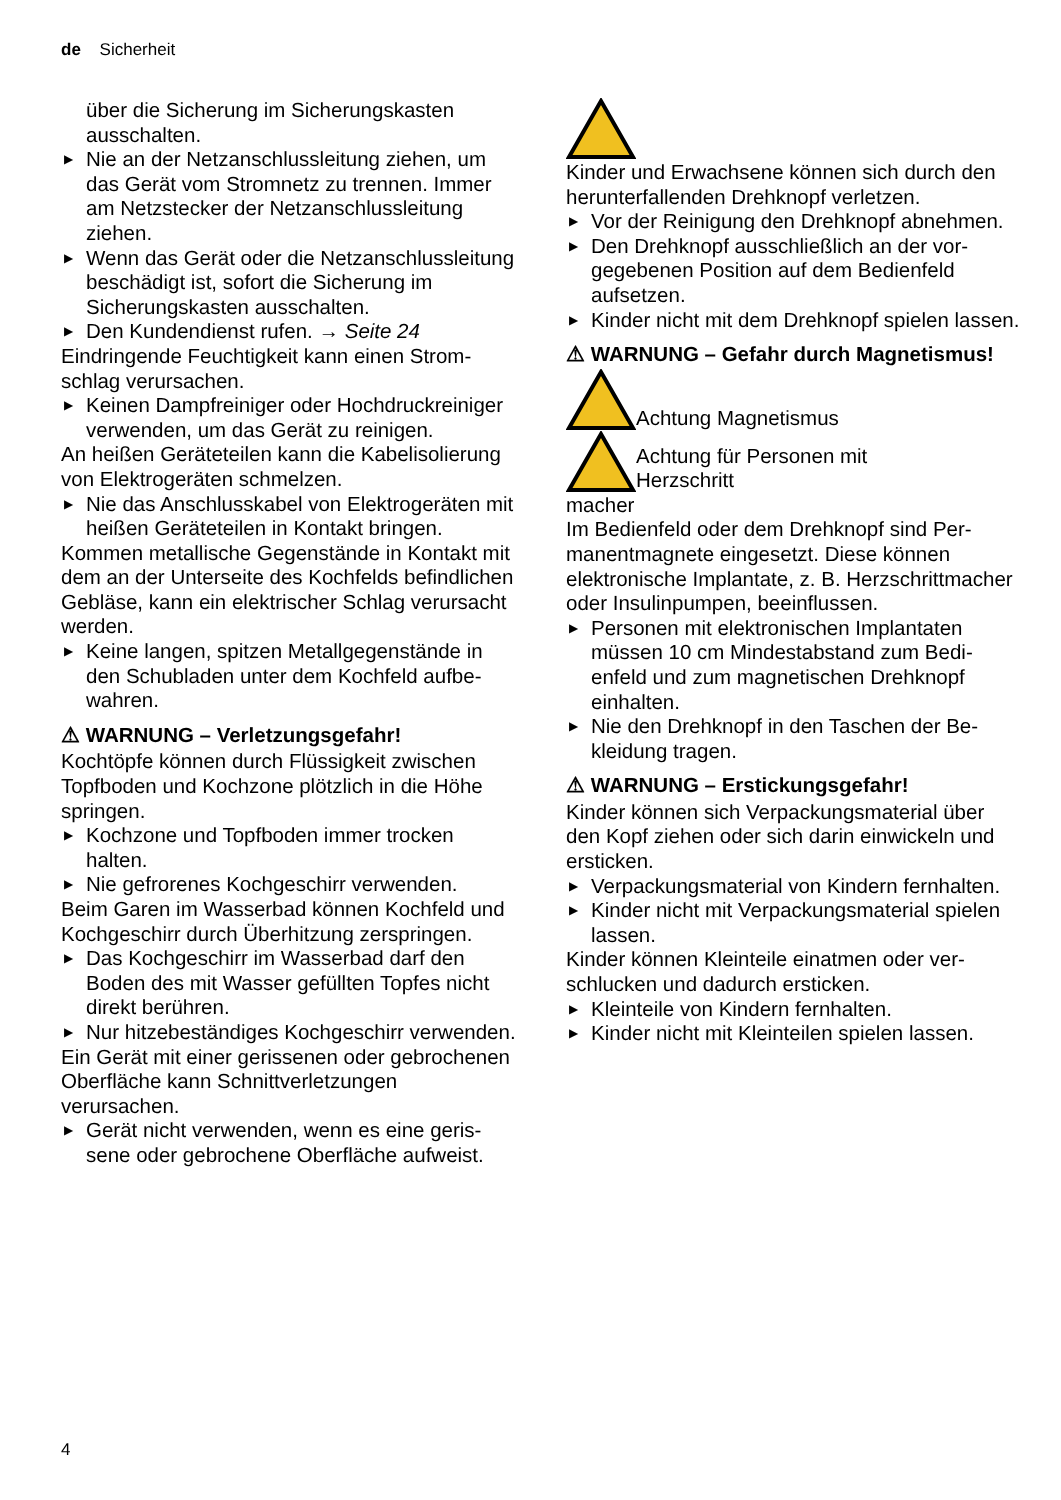de Sicherheit
über die Sicherung im Sicherungskasten ausschalten.
▶ Nie an der Netzanschlussleitung ziehen, um das Gerät vom Stromnetz zu trennen. Immer am Netzstecker der Netzanschluss­leitung ziehen.
▶ Wenn das Gerät oder die Netzanschlusslei­tung beschädigt ist, sofort die Sicherung im Sicherungskasten ausschalten.
▶ Den Kundendienst rufen. → Seite 24
Eindringende Feuchtigkeit kann einen Strom­schlag verursachen.
▶ Keinen Dampfreiniger oder Hochdruckreini­ger verwenden, um das Gerät zu reinigen.
An heißen Geräteteilen kann die Kabelisolie­rung von Elektrogeräten schmelzen.
▶ Nie das Anschlusskabel von Elektrogeräten mit heißen Geräteteilen in Kontakt bringen.
Kommen metallische Gegenstände in Kontakt mit dem an der Unterseite des Kochfelds be­findlichen Gebläse, kann ein elektrischer Schlag verursacht werden.
▶ Keine langen, spitzen Metallgegenstände in den Schubladen unter dem Kochfeld aufbe­wahren.
⚠ WARNUNG – Verletzungsgefahr!
Kochtöpfe können durch Flüssigkeit zwischen Topfboden und Kochzone plötzlich in die Hö­he springen.
▶ Kochzone und Topfboden immer trocken halten.
▶ Nie gefrorenes Kochgeschirr verwenden.
Beim Garen im Wasserbad können Kochfeld und Kochgeschirr durch Überhitzung zersprin­gen.
▶ Das Kochgeschirr im Wasserbad darf den Boden des mit Wasser gefüllten Topfes nicht direkt berühren.
▶ Nur hitzebeständiges Kochgeschirr verwen­den.
Ein Gerät mit einer gerissenen oder gebro­chenen Oberfläche kann Schnittverletzungen verursachen.
▶ Gerät nicht verwenden, wenn es eine geris­sene oder gebrochene Oberfläche auf­weist.
Kinder und Erwachsene können sich durch den herunterfallenden Drehknopf verletzen.
▶ Vor der Reinigung den Drehknopf abneh­men.
▶ Den Drehknopf ausschließlich an der vor­gegebenen Position auf dem Bedienfeld aufsetzen.
▶ Kinder nicht mit dem Drehknopf spielen lassen.
⚠ WARNUNG – Gefahr durch Magnetismus!
Achtung Magnetismus
Achtung für Personen mit Herzschritt­
macher
Im Bedienfeld oder dem Drehknopf sind Per­manentmagnete eingesetzt. Diese können elektronische Implantate, z. B. Herzschrittma­cher oder Insulinpumpen, beeinflussen.
▶ Personen mit elektronischen Implantaten müssen 10 cm Mindestabstand zum Bedi­enfeld und zum magnetischen Drehknopf einhalten.
▶ Nie den Drehknopf in den Taschen der Be­kleidung tragen.
⚠ WARNUNG – Erstickungsgefahr!
Kinder können sich Verpackungsmaterial über den Kopf ziehen oder sich darin einwickeln und ersticken.
▶ Verpackungsmaterial von Kindern fernhal­ten.
▶ Kinder nicht mit Verpackungsmaterial spie­len lassen.
Kinder können Kleinteile einatmen oder ver­schlucken und dadurch ersticken.
▶ Kleinteile von Kindern fernhalten.
▶ Kinder nicht mit Kleinteilen spielen lassen.
4